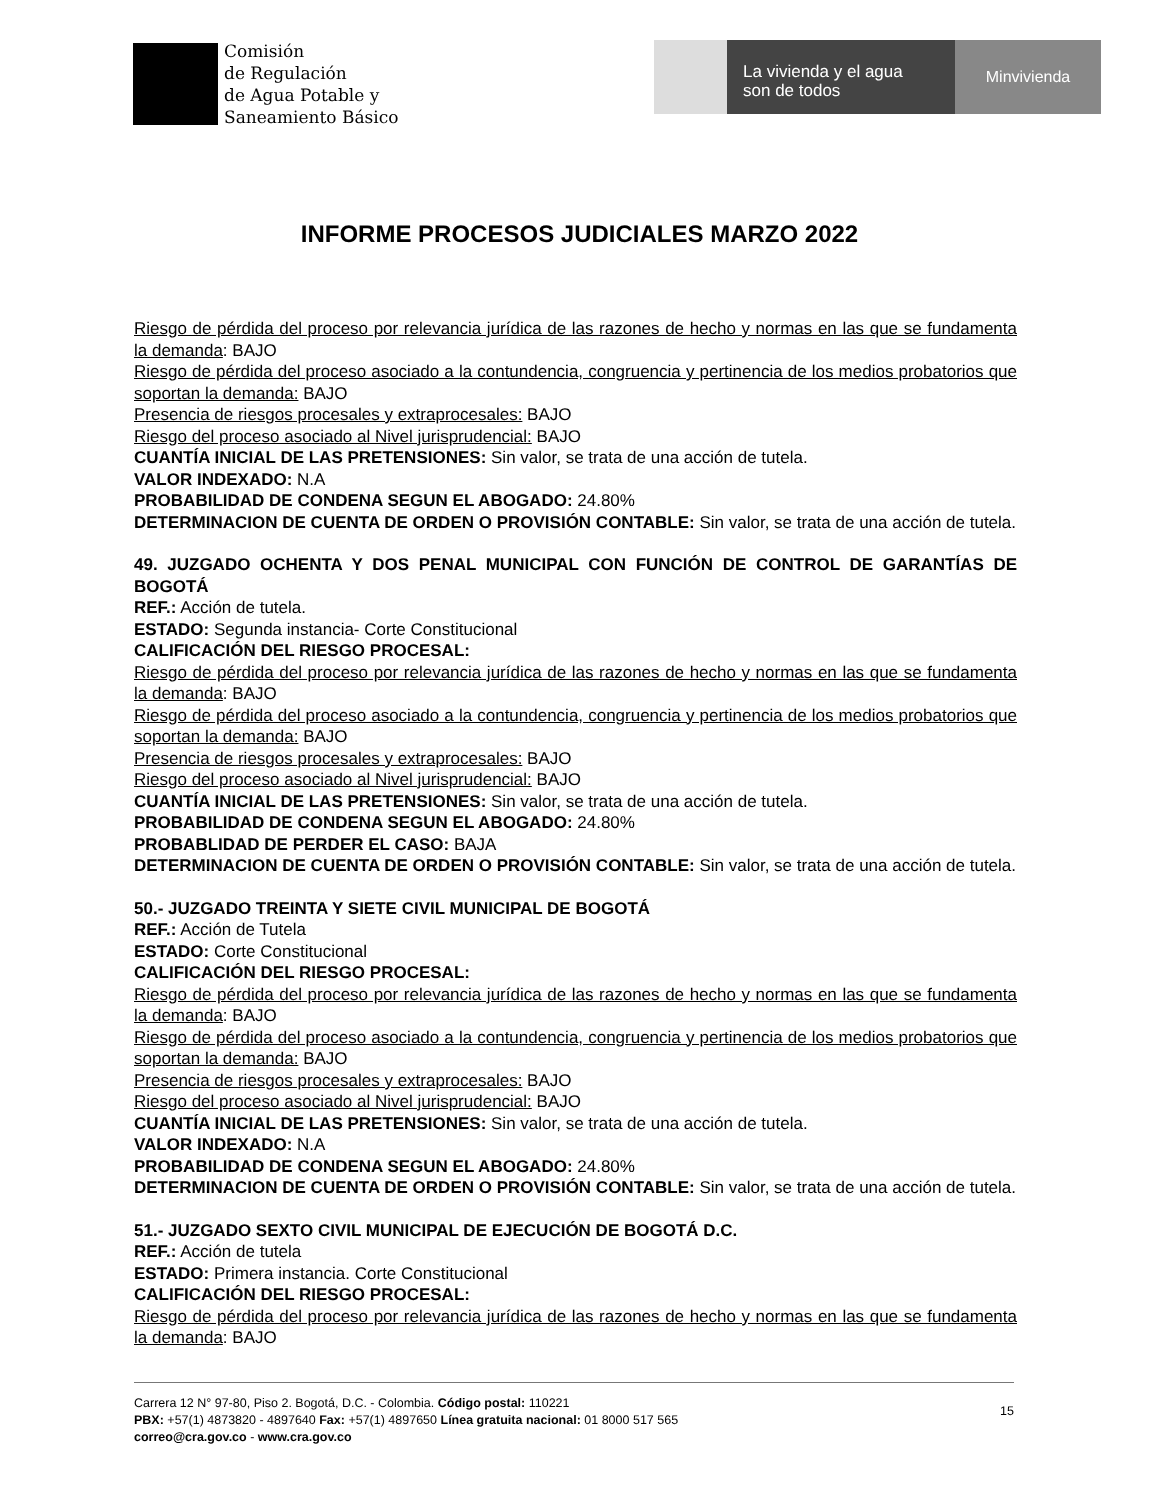Comisión
de Regulación
de Agua Potable y
Saneamiento Básico
La vivienda y el agua
son de todos
Minvivienda
INFORME PROCESOS JUDICIALES MARZO 2022
Riesgo de pérdida del proceso por relevancia jurídica de las razones de hecho y normas en las que se fundamenta la demanda: BAJO
Riesgo de pérdida del proceso asociado a la contundencia, congruencia y pertinencia de los medios probatorios que soportan la demanda: BAJO
Presencia de riesgos procesales y extraprocesales: BAJO
Riesgo del proceso asociado al Nivel jurisprudencial: BAJO
CUANTÍA INICIAL DE LAS PRETENSIONES: Sin valor, se trata de una acción de tutela.
VALOR INDEXADO: N.A
PROBABILIDAD DE CONDENA SEGUN EL ABOGADO: 24.80%
DETERMINACION DE CUENTA DE ORDEN O PROVISIÓN CONTABLE: Sin valor, se trata de una acción de tutela.
49. JUZGADO OCHENTA Y DOS PENAL MUNICIPAL CON FUNCIÓN DE CONTROL DE GARANTÍAS DE BOGOTÁ
REF.: Acción de tutela.
ESTADO: Segunda instancia- Corte Constitucional
CALIFICACIÓN DEL RIESGO PROCESAL:
Riesgo de pérdida del proceso por relevancia jurídica de las razones de hecho y normas en las que se fundamenta la demanda: BAJO
Riesgo de pérdida del proceso asociado a la contundencia, congruencia y pertinencia de los medios probatorios que soportan la demanda: BAJO
Presencia de riesgos procesales y extraprocesales: BAJO
Riesgo del proceso asociado al Nivel jurisprudencial: BAJO
CUANTÍA INICIAL DE LAS PRETENSIONES: Sin valor, se trata de una acción de tutela.
PROBABILIDAD DE CONDENA SEGUN EL ABOGADO: 24.80%
PROBABLIDAD DE PERDER EL CASO: BAJA
DETERMINACION DE CUENTA DE ORDEN O PROVISIÓN CONTABLE: Sin valor, se trata de una acción de tutela.
50.- JUZGADO TREINTA Y SIETE CIVIL MUNICIPAL DE BOGOTÁ
REF.: Acción de Tutela
ESTADO: Corte Constitucional
CALIFICACIÓN DEL RIESGO PROCESAL:
Riesgo de pérdida del proceso por relevancia jurídica de las razones de hecho y normas en las que se fundamenta la demanda: BAJO
Riesgo de pérdida del proceso asociado a la contundencia, congruencia y pertinencia de los medios probatorios que soportan la demanda: BAJO
Presencia de riesgos procesales y extraprocesales: BAJO
Riesgo del proceso asociado al Nivel jurisprudencial: BAJO
CUANTÍA INICIAL DE LAS PRETENSIONES: Sin valor, se trata de una acción de tutela.
VALOR INDEXADO: N.A
PROBABILIDAD DE CONDENA SEGUN EL ABOGADO: 24.80%
DETERMINACION DE CUENTA DE ORDEN O PROVISIÓN CONTABLE: Sin valor, se trata de una acción de tutela.
51.- JUZGADO SEXTO CIVIL MUNICIPAL DE EJECUCIÓN DE BOGOTÁ D.C.
REF.: Acción de tutela
ESTADO: Primera instancia. Corte Constitucional
CALIFICACIÓN DEL RIESGO PROCESAL:
Riesgo de pérdida del proceso por relevancia jurídica de las razones de hecho y normas en las que se fundamenta la demanda: BAJO
Carrera 12 N° 97-80, Piso 2. Bogotá, D.C. - Colombia. Código postal: 110221
PBX: +57(1) 4873820 - 4897640 Fax: +57(1) 4897650 Línea gratuita nacional: 01 8000 517 565
correo@cra.gov.co - www.cra.gov.co
15